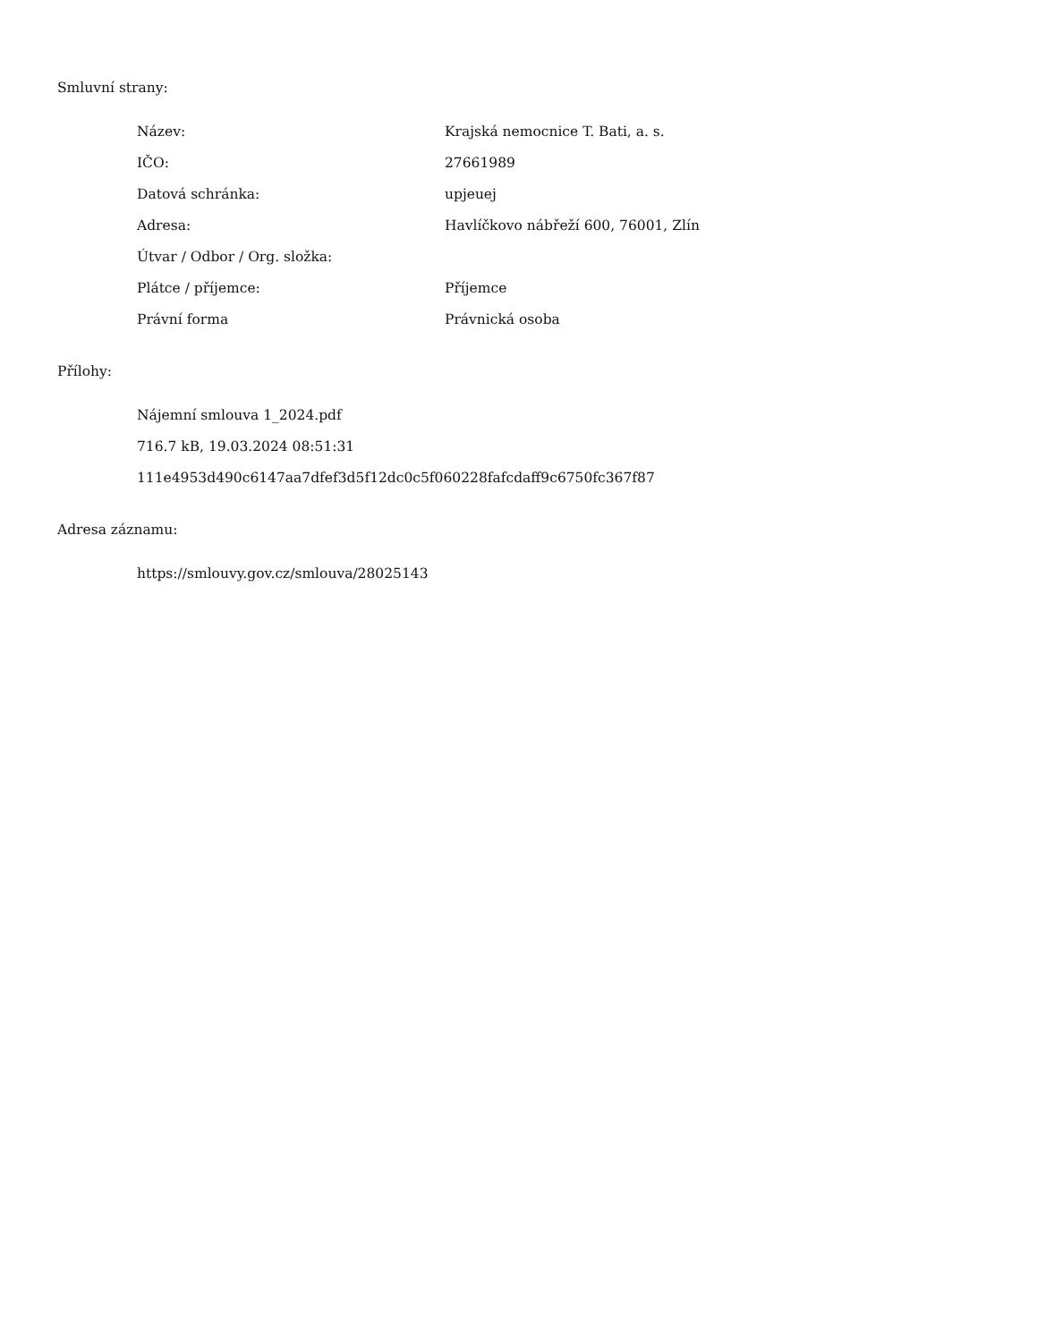Smluvní strany:
| Název: | Krajská nemocnice T. Bati, a. s. |
| IČO: | 27661989 |
| Datová schránka: | upjeuej |
| Adresa: | Havlíčkovo nábřeží 600, 76001, Zlín |
| Útvar / Odbor / Org. složka: | |
| Plátce / příjemce: | Příjemce |
| Právní forma | Právnická osoba |
Přílohy:
Nájemní smlouva 1_2024.pdf
716.7 kB, 19.03.2024 08:51:31
111e4953d490c6147aa7dfef3d5f12dc0c5f060228fafcdaff9c6750fc367f87
Adresa záznamu:
https://smlouvy.gov.cz/smlouva/28025143